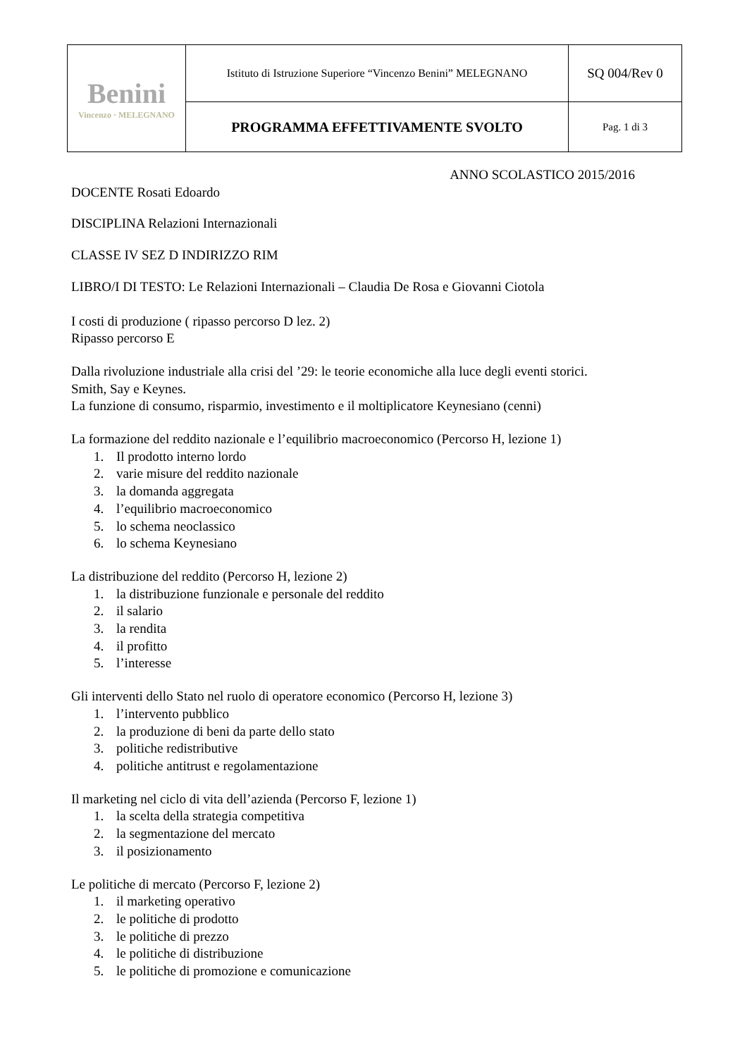| Benini Vincenzo · MELEGNANO | Istituto di Istruzione Superiore “Vincenzo Benini” MELEGNANO | SQ 004/Rev 0 |
| | PROGRAMMA EFFETTIVAMENTE SVOLTO | Pag. 1 di 3 |
ANNO SCOLASTICO 2015/2016
DOCENTE Rosati Edoardo
DISCIPLINA Relazioni Internazionali
CLASSE IV SEZ D INDIRIZZO RIM
LIBRO/I DI TESTO: Le Relazioni Internazionali – Claudia De Rosa e Giovanni Ciotola
I costi di produzione ( ripasso percorso D lez. 2)
Ripasso percorso E
Dalla rivoluzione industriale alla crisi del ’29: le teorie economiche alla luce degli eventi storici.
Smith, Say e Keynes.
La funzione di consumo, risparmio, investimento e il moltiplicatore Keynesiano (cenni)
La formazione del reddito nazionale e l’equilibrio macroeconomico (Percorso H, lezione 1)
1. Il prodotto interno lordo
2. varie misure del reddito nazionale
3. la domanda aggregata
4. l’equilibrio macroeconomico
5. lo schema neoclassico
6. lo schema Keynesiano
La distribuzione del reddito (Percorso H, lezione 2)
1. la distribuzione funzionale e personale del reddito
2. il salario
3. la rendita
4. il profitto
5. l’interesse
Gli interventi dello Stato nel ruolo di operatore economico (Percorso H, lezione 3)
1. l’intervento pubblico
2. la produzione di beni da parte dello stato
3. politiche redistributive
4. politiche antitrust e regolamentazione
Il marketing nel ciclo di vita dell’azienda (Percorso F, lezione 1)
1. la scelta della strategia competitiva
2. la segmentazione del mercato
3. il posizionamento
Le politiche di mercato (Percorso F, lezione 2)
1. il marketing operativo
2. le politiche di prodotto
3. le politiche di prezzo
4. le politiche di distribuzione
5. le politiche di promozione e comunicazione